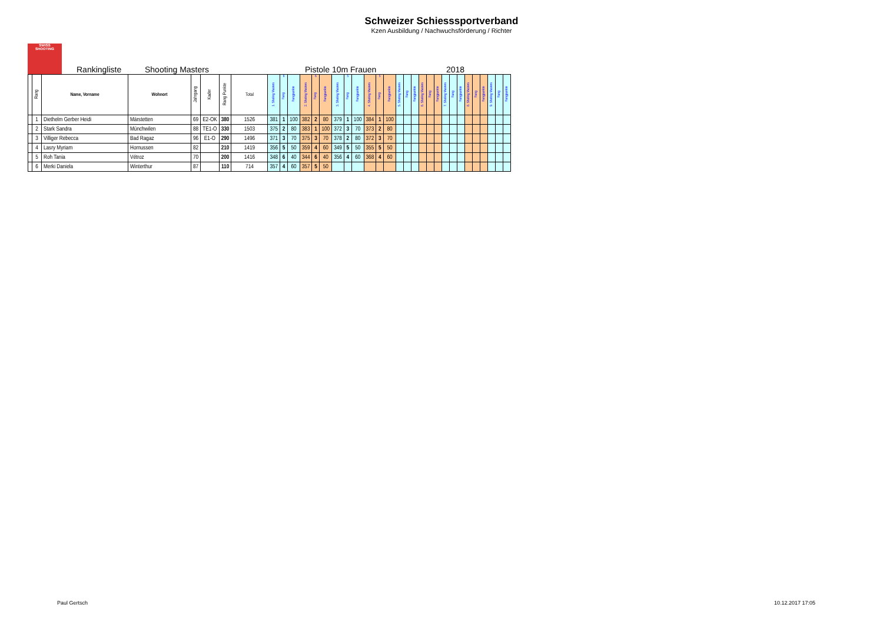Schweizer Schiesssportverband
Kzen Ausbildung / Nachwuchsförderung / Richter
SWISS
SHOOTING
Rankingliste Shooting Masters Pistole 10m Frauen 2018
| | Rang | Name, Vorname | Wohnort | Jahrgang | Kader | Rang Punkte | Total | 1. Shoting Masters | 6 Rang | Rangpunkte | 2. Shoting Masters | 6 Rang | Rangpunkte | 3. Shoting Masters | 5 Rang | Rangpunkte | 4. Shoting Masters | 5 Rang | Rangpunkte | 5. Shoting Masters | Rang | Rangpunkte | 6. Shoting Masters | Rang | Rangpunkte | 7. Shoting Masters | Rang | Rangpunkte | 8. Shoting Masters | Rang | Rangpunkte | 9. Shoting Masters | Rang | Rangpunkte |
| --- | --- | --- | --- | --- | --- | --- | --- | --- | --- | --- | --- | --- | --- | --- | --- | --- | --- | --- | --- | --- | --- | --- | --- | --- | --- | --- | --- | --- | --- | --- | --- | --- | --- | --- |
| | 1 | Diethelm Gerber Heidi | Märstetten | 69 | E2-OK | 380 | 1526 | 381 | 1 | 100 | 382 | 2 | 80 | 379 | 1 | 100 | 384 | 1 | 100 | | | | | | | | | | | | | | | |
| | 2 | Stark Sandra | Münchwilen | 88 | TE1-O | 330 | 1503 | 375 | 2 | 80 | 383 | 1 | 100 | 372 | 3 | 70 | 373 | 2 | 80 | | | | | | | | | | | | | | | |
| | 3 | Villiger Rebecca | Bad Ragaz | 96 | E1-O | 290 | 1496 | 371 | 3 | 70 | 375 | 3 | 70 | 378 | 2 | 80 | 372 | 3 | 70 | | | | | | | | | | | | | | | |
| | 4 | Lasry Myriam | Hornussen | 82 | | 210 | 1419 | 356 | 5 | 50 | 359 | 4 | 60 | 349 | 5 | 50 | 355 | 5 | 50 | | | | | | | | | | | | | | | |
| | 5 | Roh Tania | Vétroz | 70 | | 200 | 1416 | 348 | 6 | 40 | 344 | 6 | 40 | 356 | 4 | 60 | 368 | 4 | 60 | | | | | | | | | | | | | | | |
| | 6 | Merki Daniela | Winterthur | 87 | | 110 | 714 | 357 | 4 | 60 | 357 | 5 | 50 | | | | | | | | | | | | | | | | | | | | | |
Paul Gertsch 10.12.2017 17:05